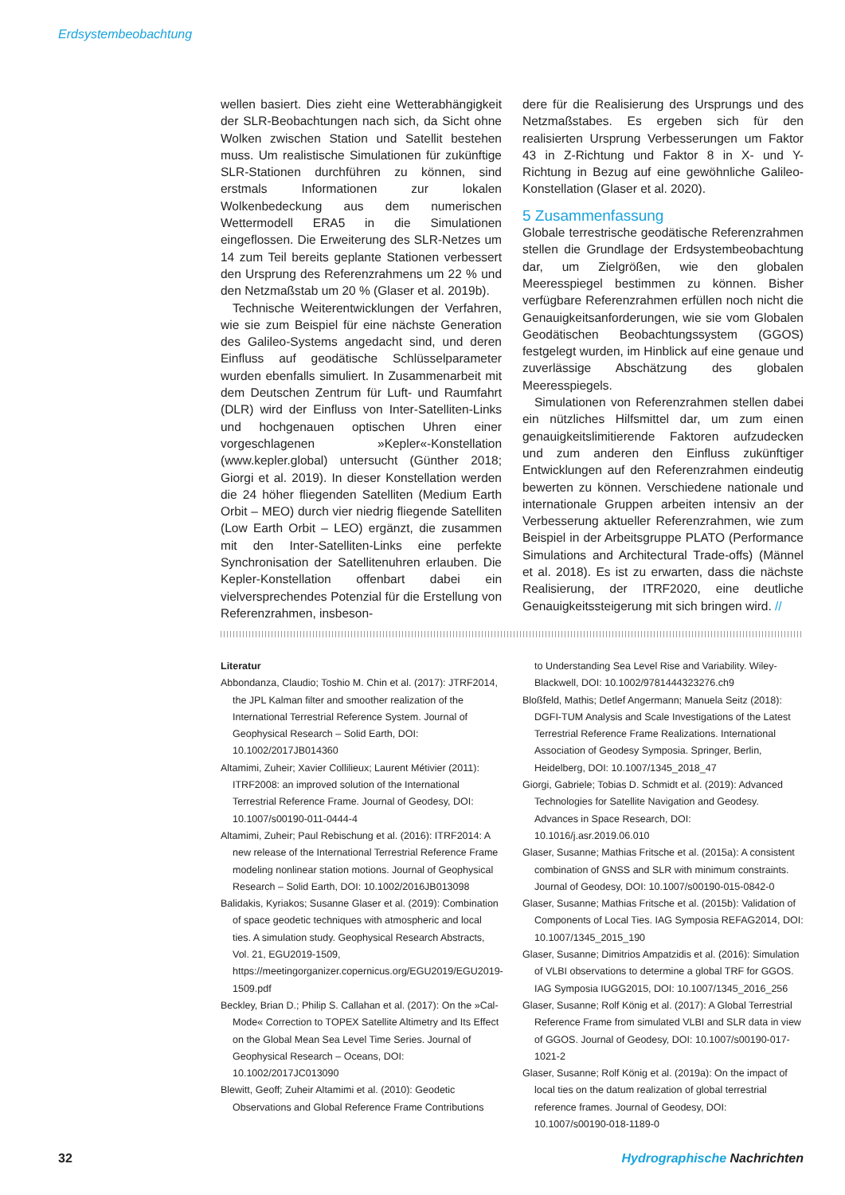Erdsystembeobachtung
wellen basiert. Dies zieht eine Wetterabhängigkeit der SLR-Beobachtungen nach sich, da Sicht ohne Wolken zwischen Station und Satellit bestehen muss. Um realistische Simulationen für zukünftige SLR-Stationen durchführen zu können, sind erstmals Informationen zur lokalen Wolkenbedeckung aus dem numerischen Wettermodell ERA5 in die Simulationen eingeflossen. Die Erweiterung des SLR-Netzes um 14 zum Teil bereits geplante Stationen verbessert den Ursprung des Referenzrahmens um 22 % und den Netzmaßstab um 20 % (Glaser et al. 2019b).
Technische Weiterentwicklungen der Verfahren, wie sie zum Beispiel für eine nächste Generation des Galileo-Systems angedacht sind, und deren Einfluss auf geodätische Schlüsselparameter wurden ebenfalls simuliert. In Zusammenarbeit mit dem Deutschen Zentrum für Luft- und Raumfahrt (DLR) wird der Einfluss von Inter-Satelliten-Links und hochgenauen optischen Uhren einer vorgeschlagenen »Kepler«-Konstellation (www.kepler.global) untersucht (Günther 2018; Giorgi et al. 2019). In dieser Konstellation werden die 24 höher fliegenden Satelliten (Medium Earth Orbit – MEO) durch vier niedrig fliegende Satelliten (Low Earth Orbit – LEO) ergänzt, die zusammen mit den Inter-Satelliten-Links eine perfekte Synchronisation der Satellitenuhren erlauben. Die Kepler-Konstellation offenbart dabei ein vielversprechendes Potenzial für die Erstellung von Referenzrahmen, insbeson-
dere für die Realisierung des Ursprungs und des Netzmaßstabes. Es ergeben sich für den realisierten Ursprung Verbesserungen um Faktor 43 in Z-Richtung und Faktor 8 in X- und Y- Richtung in Bezug auf eine gewöhnliche Galileo-Konstellation (Glaser et al. 2020).
5 Zusammenfassung
Globale terrestrische geodätische Referenzrahmen stellen die Grundlage der Erdsystembeobachtung dar, um Zielgrößen, wie den globalen Meeresspiegel bestimmen zu können. Bisher verfügbare Referenzrahmen erfüllen noch nicht die Genauigkeitsanforderungen, wie sie vom Globalen Geodätischen Beobachtungssystem (GGOS) festgelegt wurden, im Hinblick auf eine genaue und zuverlässige Abschätzung des globalen Meeresspiegels.
Simulationen von Referenzrahmen stellen dabei ein nützliches Hilfsmittel dar, um zum einen genauigkeitslimitierende Faktoren aufzudecken und zum anderen den Einfluss zukünftiger Entwicklungen auf den Referenzrahmen eindeutig bewerten zu können. Verschiedene nationale und internationale Gruppen arbeiten intensiv an der Verbesserung aktueller Referenzrahmen, wie zum Beispiel in der Arbeitsgruppe PLATO (Performance Simulations and Architectural Trade-offs) (Männel et al. 2018). Es ist zu erwarten, dass die nächste Realisierung, der ITRF2020, eine deutliche Genauigkeitssteigerung mit sich bringen wird. //
Literatur
Abbondanza, Claudio; Toshio M. Chin et al. (2017): JTRF2014, the JPL Kalman filter and smoother realization of the International Terrestrial Reference System. Journal of Geophysical Research – Solid Earth, DOI: 10.1002/2017JB014360
Altamimi, Zuheir; Xavier Collilieux; Laurent Métivier (2011): ITRF2008: an improved solution of the International Terrestrial Reference Frame. Journal of Geodesy, DOI: 10.1007/s00190-011-0444-4
Altamimi, Zuheir; Paul Rebischung et al. (2016): ITRF2014: A new release of the International Terrestrial Reference Frame modeling nonlinear station motions. Journal of Geophysical Research – Solid Earth, DOI: 10.1002/2016JB013098
Balidakis, Kyriakos; Susanne Glaser et al. (2019): Combination of space geodetic techniques with atmospheric and local ties. A simulation study. Geophysical Research Abstracts, Vol. 21, EGU2019-1509, https://meetingorganizer.copernicus.org/EGU2019/EGU2019-1509.pdf
Beckley, Brian D.; Philip S. Callahan et al. (2017): On the »Cal-Mode« Correction to TOPEX Satellite Altimetry and Its Effect on the Global Mean Sea Level Time Series. Journal of Geophysical Research – Oceans, DOI: 10.1002/2017JC013090
Blewitt, Geoff; Zuheir Altamimi et al. (2010): Geodetic Observations and Global Reference Frame Contributions
to Understanding Sea Level Rise and Variability. Wiley-Blackwell, DOI: 10.1002/9781444323276.ch9
Bloßfeld, Mathis; Detlef Angermann; Manuela Seitz (2018): DGFI-TUM Analysis and Scale Investigations of the Latest Terrestrial Reference Frame Realizations. International Association of Geodesy Symposia. Springer, Berlin, Heidelberg, DOI: 10.1007/1345_2018_47
Giorgi, Gabriele; Tobias D. Schmidt et al. (2019): Advanced Technologies for Satellite Navigation and Geodesy. Advances in Space Research, DOI: 10.1016/j.asr.2019.06.010
Glaser, Susanne; Mathias Fritsche et al. (2015a): A consistent combination of GNSS and SLR with minimum constraints. Journal of Geodesy, DOI: 10.1007/s00190-015-0842-0
Glaser, Susanne; Mathias Fritsche et al. (2015b): Validation of Components of Local Ties. IAG Symposia REFAG2014, DOI: 10.1007/1345_2015_190
Glaser, Susanne; Dimitrios Ampatzidis et al. (2016): Simulation of VLBI observations to determine a global TRF for GGOS. IAG Symposia IUGG2015, DOI: 10.1007/1345_2016_256
Glaser, Susanne; Rolf König et al. (2017): A Global Terrestrial Reference Frame from simulated VLBI and SLR data in view of GGOS. Journal of Geodesy, DOI: 10.1007/s00190-017-1021-2
Glaser, Susanne; Rolf König et al. (2019a): On the impact of local ties on the datum realization of global terrestrial reference frames. Journal of Geodesy, DOI: 10.1007/s00190-018-1189-0
32 Hydrographische Nachrichten